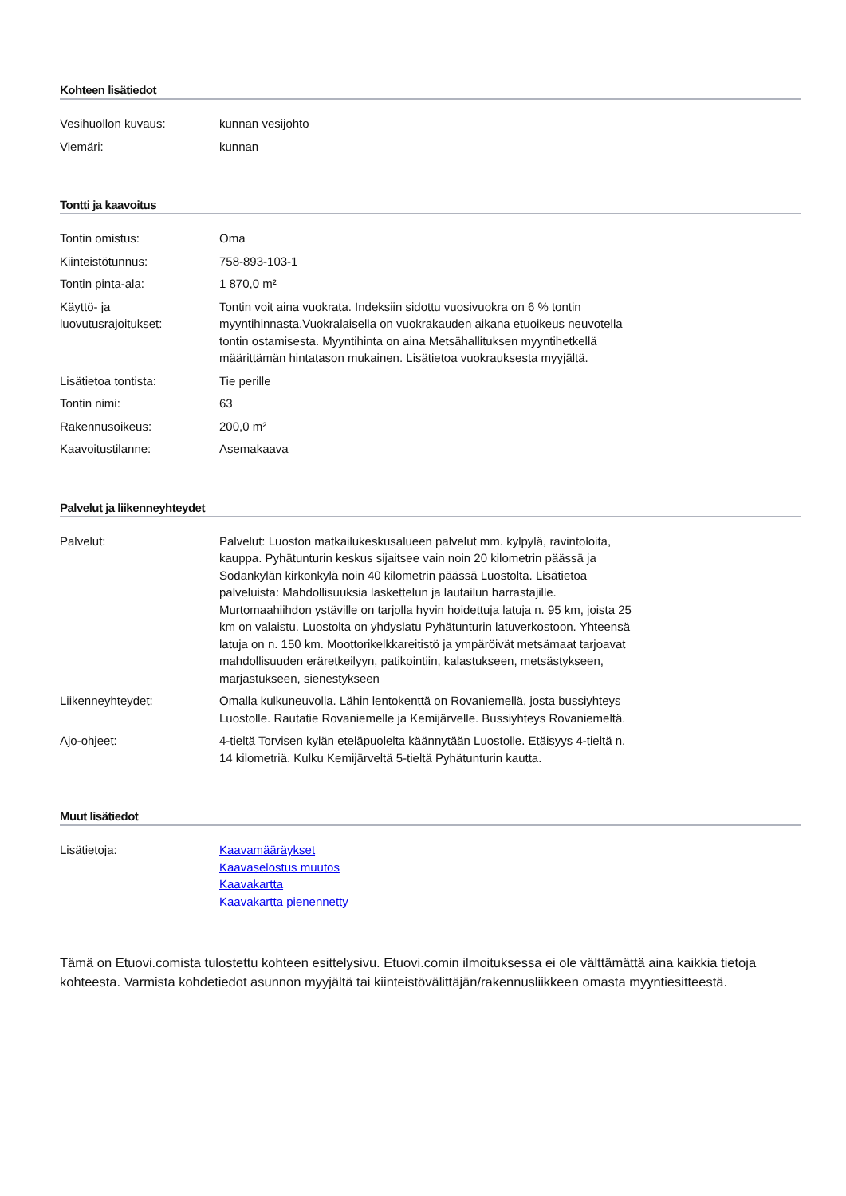Kohteen lisätiedot
| Vesihuollon kuvaus: | kunnan vesijohto |
| Viemäri: | kunnan |
Tontti ja kaavoitus
| Tontin omistus: | Oma |
| Kiinteistötunnus: | 758-893-103-1 |
| Tontin pinta-ala: | 1 870,0 m² |
| Käyttö- ja luovutusrajoitukset: | Tontin voit aina vuokrata. Indeksiin sidottu vuosivuokra on 6 % tontin myyntihinnasta.Vuokralaisella on vuokrakauden aikana etuoikeus neuvotella tontin ostamisesta. Myyntihinta on aina Metsähallituksen myyntihetkellä määrittämän hintatason mukainen. Lisätietoa vuokrauksesta myyjältä. |
| Lisätietoa tontista: | Tie perille |
| Tontin nimi: | 63 |
| Rakennusoikeus: | 200,0 m² |
| Kaavoitustilanne: | Asemakaava |
Palvelut ja liikenneyhteydet
| Palvelut: | Palvelut: Luoston matkailukeskusalueen palvelut mm. kylpylä, ravintoloita, kauppa. Pyhätunturin keskus sijaitsee vain noin 20 kilometrin päässä ja Sodankylän kirkonkylä noin 40 kilometrin päässä Luostolta. Lisätietoa palveluista: Mahdollisuuksia laskettelun ja lautailun harrastajille. Murtomaahiihdon ystäville on tarjolla hyvin hoidettuja latuja n. 95 km, joista 25 km on valaistu. Luostolta on yhdyslatu Pyhätunturin latuverkostoon. Yhteensä latuja on n. 150 km. Moottorikelkkareitistö ja ympäröivät metsämaat tarjoavat mahdollisuuden eräretkeilyyn, patikointiin, kalastukseen, metsästykseen, marjastukseen, sienestykseen |
| Liikenneyhteydet: | Omalla kulkuneuvolla. Lähin lentokenttä on Rovaniemellä, josta bussiyhteys Luostolle. Rautatie Rovaniemelle ja Kemijärvelle. Bussiyhteys Rovaniemeltä. |
| Ajo-ohjeet: | 4-tieltä Torvisen kylän eteläpuolelta käännytään Luostolle. Etäisyys 4-tieltä n. 14 kilometriä. Kulku Kemijärveltä 5-tieltä Pyhätunturin kautta. |
Muut lisätiedot
| Lisätietoja: | Kaavamääräykset Kaavaselostus muutos Kaavakartta Kaavakartta pienennetty |
Tämä on Etuovi.comista tulostettu kohteen esittelysivu. Etuovi.comin ilmoituksessa ei ole välttämättä aina kaikkia tietoja kohteesta. Varmista kohdetiedot asunnon myyjältä tai kiinteistövälittäjän/rakennusliikkeen omasta myyntiesitteestä.